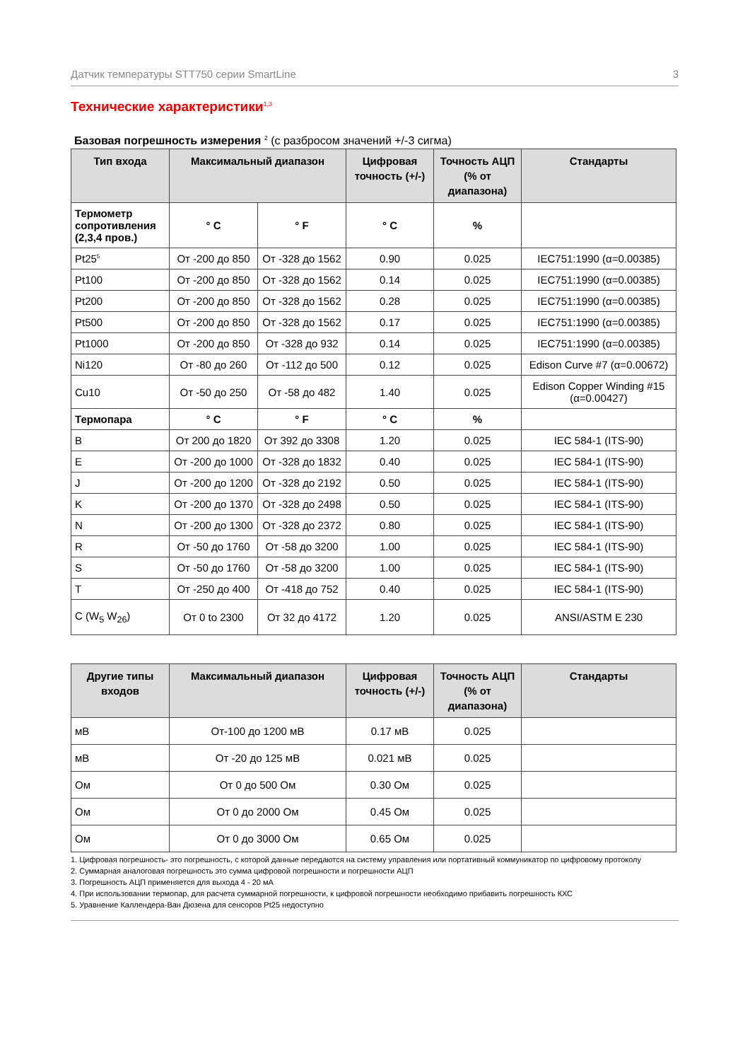Датчик температуры STT750 серии SmartLine 3
Технические характеристики<sup>1,3</sup>
Базовая погрешность измерения <sup>2</sup> (с разбросом значений +/-3 сигма)
| Тип входа | Максимальный диапазон | | Цифровая точность (+/-) | Точность АЦП (% от диапазона) | Стандарты |
| --- | --- | --- | --- | --- | --- |
| Термометр сопротивления (2,3,4 пров.) | ° C | ° F | ° C | % | |
| Pt25<sup>5</sup> | От -200 до 850 | От -328 до 1562 | 0.90 | 0.025 | IEC751:1990 (α=0.00385) |
| Pt100 | От -200 до 850 | От -328 до 1562 | 0.14 | 0.025 | IEC751:1990 (α=0.00385) |
| Pt200 | От -200 до 850 | От -328 до 1562 | 0.28 | 0.025 | IEC751:1990 (α=0.00385) |
| Pt500 | От -200 до 850 | От -328 до 1562 | 0.17 | 0.025 | IEC751:1990 (α=0.00385) |
| Pt1000 | От -200 до 850 | От -328 до 932 | 0.14 | 0.025 | IEC751:1990 (α=0.00385) |
| Ni120 | От -80 до 260 | От -112 до 500 | 0.12 | 0.025 | Edison Curve #7 (α=0.00672) |
| Cu10 | От -50 до 250 | От -58 до 482 | 1.40 | 0.025 | Edison Copper Winding #15 (α=0.00427) |
| Термопара | ° C | ° F | ° C | % | |
| B | От 200 до 1820 | От 392 до 3308 | 1.20 | 0.025 | IEC 584-1 (ITS-90) |
| E | От -200 до 1000 | От -328 до 1832 | 0.40 | 0.025 | IEC 584-1 (ITS-90) |
| J | От -200 до 1200 | От -328 до 2192 | 0.50 | 0.025 | IEC 584-1 (ITS-90) |
| K | От -200 до 1370 | От -328 до 2498 | 0.50 | 0.025 | IEC 584-1 (ITS-90) |
| N | От -200 до 1300 | От -328 до 2372 | 0.80 | 0.025 | IEC 584-1 (ITS-90) |
| R | От -50 до 1760 | От -58 до 3200 | 1.00 | 0.025 | IEC 584-1 (ITS-90) |
| S | От -50 до 1760 | От -58 до 3200 | 1.00 | 0.025 | IEC 584-1 (ITS-90) |
| T | От -250 до 400 | От -418 до 752 | 0.40 | 0.025 | IEC 584-1 (ITS-90) |
| C (W<sub>5</sub> W<sub>26</sub>) | От 0 to 2300 | От 32 до 4172 | 1.20 | 0.025 | ANSI/ASTM E 230 |
| Другие типы входов | Максимальный диапазон | Цифровая точность (+/-) | Точность АЦП (% от диапазона) | Стандарты |
| --- | --- | --- | --- | --- |
| мВ | От-100 до 1200 мВ | 0.17 мВ | 0.025 | |
| мВ | От -20 до 125 мВ | 0.021 мВ | 0.025 | |
| Ом | От 0 до 500 Ом | 0.30 Ом | 0.025 | |
| Ом | От 0 до 2000 Ом | 0.45 Ом | 0.025 | |
| Ом | От 0 до 3000 Ом | 0.65 Ом | 0.025 | |
1. Цифровая погрешность- это погрешность, с которой данные передаются на систему управления или портативный коммуникатор по цифровому протоколу
2. Суммарная аналоговая погрешность это сумма цифровой погрешности и погрешности АЦП
3. Погрешность АЦП применяется для выхода 4 - 20 мА
4. При использовании термопар, для расчета суммарной погрешности, к цифровой погрешности необходимо прибавить погрешность КХС
5. Уравнение Каллендера-Ван Дюзена для сенсоров Pt25 недоступно